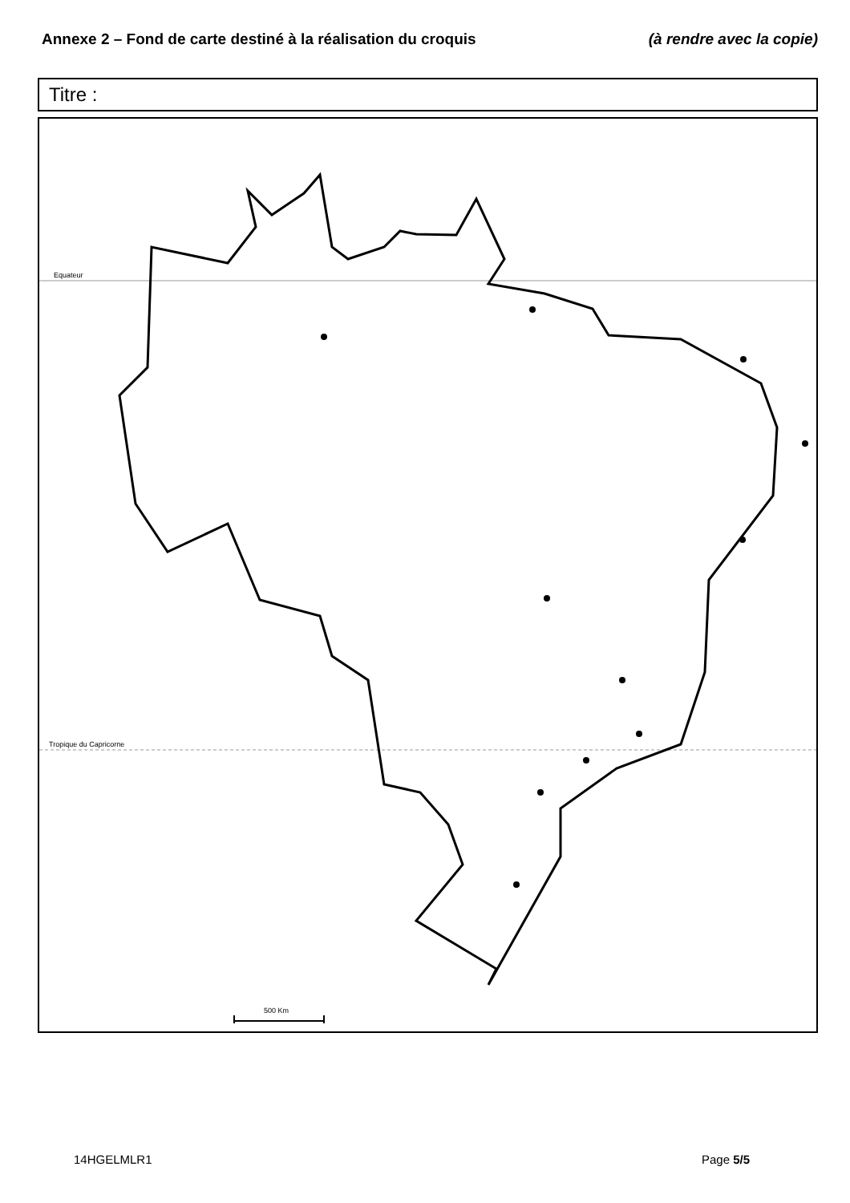Annexe 2 – Fond de carte destiné à la réalisation du croquis (à rendre avec la copie)
Titre :
Equateur
Tropique du Capricorne
500 Km
14HGELMLR1 Page 5/5